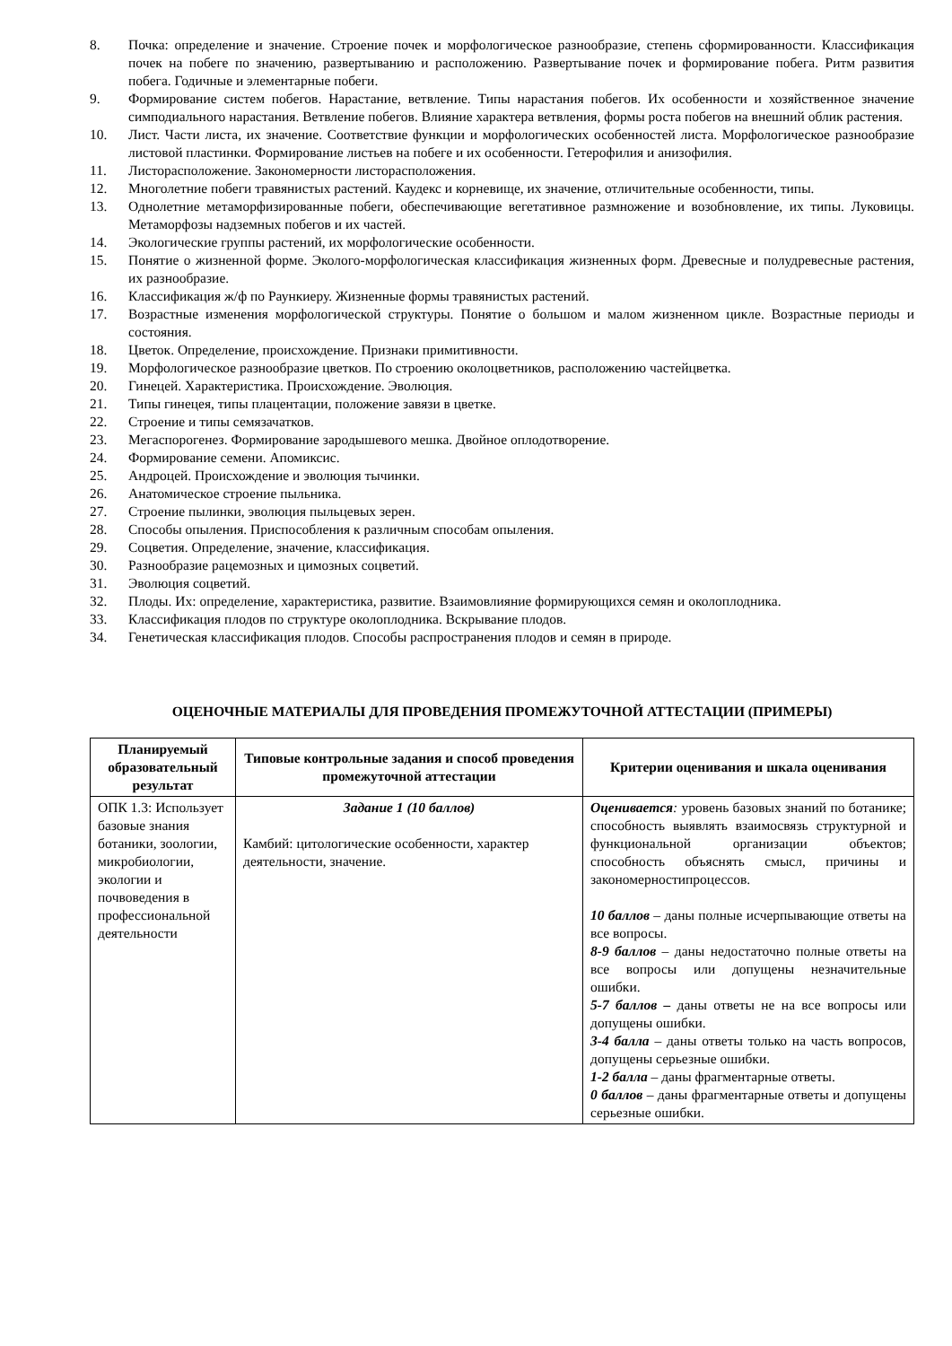8. Почка: определение и значение. Строение почек и морфологическое разнообразие, степень сформированности. Классификация почек на побеге по значению, развертыванию и расположению. Развертывание почек и формирование побега. Ритм развития побега. Годичные и элементарные побеги.
9. Формирование систем побегов. Нарастание, ветвление. Типы нарастания побегов. Их особенности и хозяйственное значение симподиального нарастания. Ветвление побегов. Влияние характера ветвления, формы роста побегов на внешний облик растения.
10. Лист. Части листа, их значение. Соответствие функции и морфологических особенностей листа. Морфологическое разнообразие листовой пластинки. Формирование листьев на побеге и их особенности. Гетерофилия и анизофилия.
11. Листорасположение. Закономерности листорасположения.
12. Многолетние побеги травянистых растений. Каудекс и корневище, их значение, отличительные особенности, типы.
13. Однолетние метаморфизированные побеги, обеспечивающие вегетативное размножение и возобновление, их типы. Луковицы. Метаморфозы надземных побегов и их частей.
14. Экологические группы растений, их морфологические особенности.
15. Понятие о жизненной форме. Эколого-морфологическая классификация жизненных форм. Древесные и полудревесные растения, их разнообразие.
16. Классификация ж/ф по Раункиеру. Жизненные формы травянистых растений.
17. Возрастные изменения морфологической структуры. Понятие о большом и малом жизненном цикле. Возрастные периоды и состояния.
18. Цветок. Определение, происхождение. Признаки примитивности.
19. Морфологическое разнообразие цветков. По строению околоцветников, расположению частейцветка.
20. Гинецей. Характеристика. Происхождение. Эволюция.
21. Типы гинецея, типы плацентации, положение завязи в цветке.
22. Строение и типы семязачатков.
23. Мегаспорогенез. Формирование зародышевого мешка. Двойное оплодотворение.
24. Формирование семени. Апомиксис.
25. Андроцей. Происхождение и эволюция тычинки.
26. Анатомическое строение пыльника.
27. Строение пылинки, эволюция пыльцевых зерен.
28. Способы опыления. Приспособления к различным способам опыления.
29. Соцветия. Определение, значение, классификация.
30. Разнообразие рацемозных и цимозных соцветий.
31. Эволюция соцветий.
32. Плоды. Их: определение, характеристика, развитие. Взаимовлияние формирующихся семян и околоплодника.
33. Классификация плодов по структуре околоплодника. Вскрывание плодов.
34. Генетическая классификация плодов. Способы распространения плодов и семян в природе.
ОЦЕНОЧНЫЕ МАТЕРИАЛЫ ДЛЯ ПРОВЕДЕНИЯ ПРОМЕЖУТОЧНОЙ АТТЕСТАЦИИ (ПРИМЕРЫ)
| Планируемый образовательный результат | Типовые контрольные задания и способ проведения промежуточной аттестации | Критерии оценивания и шкала оценивания |
| --- | --- | --- |
| ОПК 1.3: Использует базовые знания ботаники, зоологии, микробиологии, экологии и почвоведения в профессиональной деятельности | Задание 1 (10 баллов) Камбий: цитологические особенности, характер деятельности, значение. | Оценивается : уровень базовых знаний по ботанике; способность выявлять взаимосвязь структурной и функциональной организации объектов; способность объяснять смысл, причины и закономерностипроцессов. 10 баллов – даны полные исчерпывающие ответы на все вопросы. 8-9 баллов – даны недостаточно полные ответы на все вопросы или допущены незначительные ошибки. 5-7 баллов – даны ответы не на все вопросы или допущены ошибки. 3-4 балла – даны ответы только на часть вопросов, допущены серьезные ошибки. 1-2 балла – даны фрагментарные ответы. 0 баллов – даны фрагментарные ответы и допущены серьезные ошибки. |